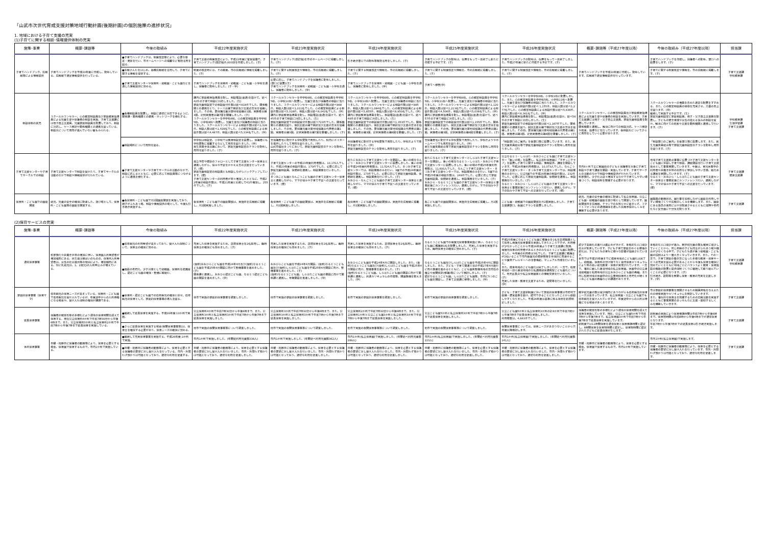「山武市次世代育成支援対策地域行動計画(後期計画)の個別施策の進捗状況」
1. 地域における子育て支援の充実
(1)子育てに関する相談･情報提供体制の充実
| 施策･事業 | 概要･課題等 | 今後の取組み | 平成22年度実施状況 | 平成23年度実施状況 | 平成24年度実施状況 | 平成25年度実施状況 | 平成26年度実施状況 | 概要･課題等（平成27年度以降） | 今後の取組み（平成27年度以降） | 担当課 |
| --- | --- | --- | --- | --- | --- | --- | --- | --- | --- | --- |
| 子育てハンドブック、広報紙等による情報提供 | 子育てハンドブックを平成20年度に作成し、配布している。広報紙で適宜情報提供を行っている。 | ●子育てハンドブックは、制度改正等により、必要な修正・更新を行い、市ホームページへの掲載など有効活用を図る。 | 子育て支援の制度改正により、平成22年度に官民協働で、子育てハンドブック(改訂版)5,000部を作成しました。(子) | 子育てハンドブック(改訂版)を市のホームページに掲載しました。(子) | 引き続き窓口での配布等有効活用をしました。(子) | 子育てハンドブックの配布は、在庫をもって一旦終了し新たに作成する予定です。(子) | 子育てハンドブックの配布は、在庫をもって一旦終了しました。平成27年度に新たに作成する予定です。(子) | 子育てハンドブックを平成20年度に作成し、配布しています。広報紙で適宜情報提供を行っています。 | 子育てハンドブックを作成し、保護者への配布、窓口への設置をします。(子) | 子育て支援課 学校教育課 |
| | | ●広報さんむをはじめ、各種広報紙を活用して、子育てに関する情報を提供する。 | 制度の改正時には、その都度、市の広報紙に情報を掲載しました。(子) | 子育てに関する制度改正や情報を、市の広報紙に掲載しました。(子) | 子育てに関する制度改正や情報を、市の広報紙に掲載しました。(子) | 子育てに関する制度改正や情報を、市の広報紙に掲載しました。(子) | 子育てに関する制度改正や情報を、市の広報紙に掲載しました。(子) | | 子育てに関する制度改正や情報を、市の広報紙に掲載します。(子) | |
| | | ●子育て支援センターや保育所・幼稚園・こども園などを通じた情報提供に努める。 | 子育てハンドブックを保育所・幼稚園・こども園・小学校を通し、保護者に配布しました。(子・学) | 必要に応じ、子育てハンドブックを保護者に配布しました。(窓口に設置)(子) 子育てハンドブックを保育所・幼稚園・こども園・小学校を通し、保護者に配布しました。(学) | 子育てハンドブックを保育所・幼稚園・こども園・小学校を通し、保護者に配布しました。(学) | 子育てへ移管(学) | | | | |
| 相談体制の拡充 | スクールカウンセラー、心の教室相談員及び家庭教育指導員による児童生徒や保護者の相談を実施。子育て支援課には母子自立支援員、児童家庭相談員を配置しており、相談に対応し、ケース検討や関係機関との連携を図っている。相談先について周知が進んでいない面もみられる。 | ●各種相談員を配置し、相談に適切に対応できるように、関係課・関係機関との連携・ネットワークを強化する。 | 課内に家庭教育指導員を配し、相談電話(直通)を設けて、延べ42件の子育て相談に対応しました。(生) 家庭児童相談室での相談受付件数は延べ618件でした。関係機関との連携をとり、ケース会議で検討及び支援の方法を協議しました。その他、要保護児童対策地域協議会1回、実務者会議3回、定例実務者会議7回を開催しました。(子) スクールカウンセラーを中学校6校、心の教室相談員を中学校5校、小学校8校へ配置し、児童生徒及び保護者の相談に当たりました。スクールカウンセラーによる相談件数は延べ1,326件、相談人数は延べ1,428名でした。心の教室相談員による相談件数は延べ4,487件、相談人数は延べ5,334名でした。(学) | スクールカウンセラーを中学校6校、心の教室相談員を中学校5校、小学校10校へ配置し、児童生徒及び保護者の相談に当たりました。スクールカウンセラーによる相談件数は延べ968件、相談人数は延べ1,011名でした。心の教室相談員による相談件数は延べ5,318件、相談人数は延べ6,042名でした。(学) 課内に家庭教育指導員を配し、相談電話(直通)を設けて、延べ45件の子育て相談に対応しました。(生) 家庭児童相談室での相談受付件数は延べ723件でした。関係機関との連携を図り、個別支援会議で検討及び支援の方法を協議しました。その他、要保護児童対策地域協議会代表者会議1回、実務者会議3回、定例実務者会議7回を開催しました。(子) | スクールカウンセラーを中学校6校、心の教室相談員を中学校5校、小学校10校へ配置し、児童生徒及び保護者の相談に当たりました。スクールカウンセラーによる相談件数は延べ985件、相談人数は延べ1,084名でした。心の教室相談員による相談件数は延べ5,855件、相談人数は延べ6,950名でした。(学) 課内に家庭教育指導員を配し、相談電話(直通)を設けて、延べ48件の子育て相談に対応しました。(生) 家庭児童相談室での相談受付件数は延べ1,353件でした。関係機関との連携を図り、個別支援会議で検討及び支援の方法を協議しました。その他、要保護児童対策地域協議会代表者会議1回、実務者会議3回、定例実務者会議8回を開催しました。(子) | スクールカウンセラーを中学校6校、心の教室相談員を中学校5校、小学校11校へ配置し、児童生徒及び保護者の相談に当たりました。スクールカウンセラーによる相談件数は延べ1,120件、相談人数は延べ1,213名でした。心の教室相談員による相談件数は延べ4,506件、相談人数は延べ5,038名でした。(学) 課内に家庭教育指導員を配し、相談電話(直通)を設けて、延べ57件の子育て相談に対応しました。(生) 家庭児童相談室での相談受付件数は延べ1,155件でした。関係機関との連携を図り、個別支援会議で検討及び支援の方法を協議しました。その他、要保護児童対策地域協議会代表者会議1回、実務者会議3回、定例実務者会議8回を開催しました。(子) | スクールカウンセラーを中学校6校、小学校1校に配置しました。また、心の教室相談員を中学校5校、小学校11校へ配置し、児童生徒及び保護者の相談に当たりました。スクールカウンセラーによる相談件数は延べ 1,155件、相談人数は延べ1,277名でした。心の教室相談員による相談件数は延べ5,636件、相談人数は延べ6,361名でした。(学) 課内に家庭教育指導員を配し、相談電話(直通)を設け、延べ56件の子育て相談に対応しました。(生) 家庭児童相談室での相談受付件数は延べ1,167件でした。関係機関との連携を図り、個別支援会議で検討及び支援の方法を協議しました。その他、要保護児童対策地域協議会代表者会議1回、実務者会議3回、定例実務者会議8回を開催しました。(子) | スクールカウンセラー、心の教室相談員及び家庭教育指導員による児童生徒や保護者の相談を実施しています。子育て支援課には母子・父子自立支援員、家庭児童相談員を配置しています。 関係機関と連携し、解決に向けての相談対応、ケース検討や助言、指導などを行っています。各相談先についてさらに周知をしていく必要があります。 | スクールカウンセラーの増員を含めた適正な配置をすすめる。また、心の教室相談員の研修を充実させ、力量の向上を図ります。(学) 継続して実施する予定です。(生) 家庭児童相談室に家庭相談員、母子・父子自立支援員を配置し、子どもの健全育成や女性の抱える悩みの相談を受け、解決に向けての助言や支援を関係機関と連携して行います。(子) | 学校教育課 生涯学習課 子育て支援課 |
| | | ●相談場所について周知を図る。 | 中学校は相談室、小学校では教育相談室を設置し、保護者にも学校要覧に掲載するなどして周知を図りました。(学) 民生委員全体会議において、家庭児童相談室のチラシを配布し周知を図りました。(子) | 全保護者宅に配付する学校要覧で周知したり、校内にポスターを掲示したりして周知を図りました。(学) 山武市福祉まつりにおいて、家庭児童相談室のチラシを配布し周知を図りました。(子) | 全保護者宅に配付する学校要覧で周知したり、学校だよりで周知を図りました。(学) 家庭児童相談室のチラシを配布し周知を図りました。(子) | 全保護者宅に配付する学校要覧で周知したり、学校だよりやホームページでも周知を図りました。(学) 民生児童委員総会等で家庭児童相談室のチラシを配布し周知を図りました。(子) | 「相談窓口のご案内」を各窓口等に設置しています。また、民生児童委員総会等で家庭児童相談室のチラシを配布し周知を図りました。(子) | | 「相談窓口のご案内」を各窓口等に設置します。また、民生児童委員総会等で家庭児童相談室のチラシを配布し周知を図ります。(子) | |
| 子育て支援センターや子育てサークルでの相談 | 子育て支援センターで相談を受けたり、子育てサークルの活動のなかで相談や情報提供が行われている。 | ●子育て支援センターや子育てサークルの活動のなかで、相談に応じるとともに、必要に応じて相談員等につながるように連携を強化する。 | 孤立予防や健診のフォローとして子育て支援センター保育士と連携しながら、悩みや不安をかかえる方の支援を行っています。(健) 家庭児童相談室の相談員とも相談しながらバックアップしています。(健) 子育て支援センターの利用者が年々増加したとともに、平成22年度の相談件数は、平成21年度と比較して41件増加し、255件でした。(子) | 子育て支援センターの平成23年度利用者数は、10,170人でした。平成23年度の相談件数は、170件でした。必要に応じて家庭児童相談員、保健師を連携し、相談業務を行いました。(子) まつおこども園となんごうこども園の子育て支援センター保育士と連携しながら、ママの悩みや子育て不安への支援を行っています。(健) | 新たにおおひら子育て支援センターを開設し、集いの場をなんごう・おおひら子育て支援センターに設置しました。集いの場の平成24年度利用者数は、11,524人でした。まつお子育て支援センターでは、相談業務のみを行い、3園での平成24年度の相談件数は、173件でした。必要に応じて家庭児童相談員、保健師を連携し、相談業務を行いました。(子) おおひら・なんごうこども園の子育て支援センター保育士と連携しながら、ママの悩みや子育て不安への支援を行っています。(健) | 新たになるとう子育て支援センターとしらはた子育て支援センターを開設し、集いの場をなるとう・しらはた・おおひら子育て支援センターに設置しました。集いの場の平成25年度利用者数は、11,600人でした。なんごう子育て支援センター・まつお子育て支援センターでは、相談業務のみを行い、5園での平成25年度の相談件数は、249件でした。必要に応じて家庭児童相談員、保健師を連携し、相談業務を行いました。(子) おおひら・なるとうこども園の子育て支援センター保育士と事業前後にカンファレンス行い、連携しながら、ママの悩みや子育て不安への支援を行っています。(健) | 公立なるとう・しらはた・おおひらこども園に子育て支援センター「集いの場」を設置し、私立若杉保育園に「すぎっこクラブ」を設置し子育てに関する相談、情報提供、講座を開設しています。平成26年度利用者数は、10,373人でした。なんごう子育て支援センター・まつお子育て支援センターでは、相談業務のみを行い、公立5園での平成26年度の相談件数は、232件でした。必要に応じて家庭児童相談員、保健師を連携し、相談業務を行いました。(子) なるとう・おおひら・しらはたこども園の子育て支援センター保育士と事業前後にカンファレンスを行い、連携しながら、ママの悩みや子育て不安への支援を行っています。(健) | 市内6ヶ所で主に就園前の子どもと保護者を対象に子育て相談や子育て講座を開設・実施しています。子育てサークルの活動のなかで相談や情報提供が行われています。 核家族化、少子化は益々増加するなかで子育てしやすい環境づくり、相談体制を整備する必要があります。 | 地域子育て支援拠点事業に位置づけ子育て支援センターをこども園に併設し子育て相談、講座開設を行い子育て支援拠点として事業展開していきます。今後は、育児休業中の利用者や共働き世帯の利用など参加しやすい方策、魅力ある講座を展開していきます。(子) なるとう・おおひら・しらはたこども園の子育て支援センター保育士と事業前後にカンファレンス行い、連携しながら、ママの悩みや子育て不安への支援を行っています。(健) | 子育て支援課 健康支援課 |
| 保育所・こども園での園庭開放 | 幼児、児童の安全の確保に配慮した、遊び場として、保育所・こども園等の園庭を開放する。 | ●各保育所・こども園で月2回園庭開放を実施しており、親子がふれあう場、相談や情報提供の場として、今後も引き続き実施する。 | 各保育所・こども園での園庭開放は、実施日を広報紙に掲載し、月2回実施しました。 | 各保育所・こども園での園庭開放は、実施日を広報紙に掲載し、月2回実施しました。 | 各保育所・こども園での園庭開放は、実施日を広報紙に掲載し、月2回実施しました。 | 各こども園での園庭開放は、実施日を広報紙に掲載し、月2回実施しました。 | こども園・幼稚園での園庭開放を月2回実施しました。子育て支援課窓口、各園にチラシを設置しました。 | 幼児、児童の安全面の確保に配慮して私立保育園、公立こども園・幼稚園の園庭を遊び場として開放しています。園庭開放日を広報紙、チラシでのお知らせに留まらず、スマートフォンなどの通信媒体を通した広報手段のしくみを構築する必要があります。 | 園職員の勤務状況、園行事を加味しながら園庭を利用しやすい環境づくりや広報のしくみを構築します。また、園庭にある遊具の使用には十分配慮させるとともに故障や老朽化など安全面に十分気を配ります。 | 子育て支援課 |
(2)保育サービスの充実
| 施策･事業 | 概要･課題等 | 今後の取組み | 平成22年度実施状況 | 平成23年度実施状況 | 平成24年度実施状況 | 平成25年度実施状況 | 平成26年度実施状況 | 概要･課題等（平成27年度以降） | 今後の取組み（平成27年度以降） | 担当課 |
| --- | --- | --- | --- | --- | --- | --- | --- | --- | --- | --- |
| 通常保育事業 | 核家族化や共働き世帯の増加に伴い、保育園入所希望者が増加傾向にある。出生率は横ばいのものの、保育所入所希望者は、女性の社会進出等の理由により、増加傾向にある。特に乳幼児(0、1、2歳児)の入所申込みが増えている。 | ●低年齢児の利用希望が高まっており、受け入れ体制について、保育士の確保に努める。 | 充実した保育を実施するため、正規保育士を2名採用し、臨時保育士の確保にも努めました。(子) | 充実した保育を実施するため、正規保育士を2名採用し、臨時保育士の確保にも努めました。(子) | 充実した保育を実施するため、正規保育士を2名採用し、臨時保育士の確保にも努めました。(子) | なるとうこども園での病後児保育事業実施に伴い、なるとうこども園に看護師1名を配置しました。充実した保育を実施するため、臨時保育士の確保に努めました。(子) | 平成25年度になるとうこども園に看護士を1名を正規職員として採用し病後児保育事業を実施してきたところですが、利用者が少なかったことから平成26年度より子育て支援課に配属、病後児保育の利用者があるときのみなるとうこども園に配置しました。今年度の利用者は3名でした。子育て支援課に看護士が2名いることで市内各園児の健康管理を全体的に見渡せることや食物アレルギーへの注意喚起、マニュアル作成を行いました。 また、成東地域のこども園化は完了しましたが、一方で、松尾地域の一部と蓮沼地域の公私連携幼保連携型こども園化について、地元区長会や私立保育園側との情報交換を行いました。(子) 充実した保育・教育を支援するため、訪問等を行いました。(学) | 超少子高齢化の進行は歯止めがきかず、本格的な人口減少社会が到来しています。子ども子育て家庭をめぐる環境の変化は、子どもたちの育ちに様々な影響が指摘されています。 本市では平成25年度までに成東地域のこども園化は完了し、幼稚園、保育所の分け隔てなく合同保育カリキュラムにより質の高い幼児教育・保育が実現されています。一方で、海岸に面した蓮沼地域の私立保育園、休園中の公立蓮沼幼稚園と松尾地域の公立おおひらこども園の再編、また同じ松尾地域の休園中の公立豊岡保育所と老朽化が続くまつおこども園の再編などの課題があります。 | 本格的な人口減少が進み、就学前児童の数も確実に減少していくことから、同じ年齢の子ども同士がふれあう場や機会が少なくなる中で、子どもたち達が集う幼稚園・こども園の役割はより一層大きくなっていきます。また、その一方で、子育て家庭の働き方に沿った多様な教育・保育サービスの充実を図る必要があることから今後も保育士確保に努めていくとともに地域ごとにバランスよく教育・保育施設の機能の配置と提供体制づくりに継続して取り組んでいくことが必要になります。(子) 引き続き、訪問等を展開し保育・教育の充実を支援します。(学) | 子育て支援課 学校教育課 |
| | | ●施設の老朽化、少子対策として幼稚園、保育所を統廃合し、認定こども園の確保・整備に取組む。 | (仮称)おおひらこども園を平成24年4月及び(仮称)なるとうこども園を平成25年4月開設に向けて整備事業を進めました。(子) 関係課と連携し、おおひら認定こども園、なるとう認定こども園の開設を進めました。(学) | おおひらこども園を平成24年4月開設、(仮称)なるとうこども園及び(仮称)しらはたこども園を平成25年4月開設に向け、整備事業を進めました。(子) (仮称)なるとうこども園、しらはたこども園の開設に向けて関係課と連携し、早期開設を推進しました。(学) | おおひらこども園を平成24年4月に開設しました。また、(仮称)なるとうこども園及び(仮称)しらはたこども園を平成25年4月開設に向け、整備事業を進めました。(子) (仮称)なるとうこども園、しらはたこども園の開設に向けて関係課と連携し、共通カリキュラムの作成等、開園準備を整えました。(学) | なるとうこども園及びしらはたこども園を平成25年4月に開設しました。また、子ども・子育て関連三法の平成27年4月施行に向け準備を進めるとともに、こども園未整備地域の方向性の確立や民間委託(移譲)等について検討しました。(子) 認定なるとうこども園、しらはたこども園等、市内に5つのこども園を開設し、子育て支援課に移管しました。(学) | | | | |
| 家庭的保育事業（保育ママ） | 低年齢児の保育ニーズが高まっている。保育所・こども園で低年齢児を受け入れているが、年度途中からの入所待機になる場合や、受け入れ体制の確保が課題である。 | ●保育所・認定こども園での低年齢児の確保と併せ、低年齢児の保育として、家庭的保育事業の導入を図る。 | 他市で実施の家庭的保育事業を調査しました。 | 他市で実施の家庭的保育事業を調査しました。 | 他市で実施の家庭的保育事業を調査しました。 | 他市で実施の家庭的保育事業を調査しました。 | 子ども・子育て支援新制度において家庭的保育事業は市町村で設備・運営基準を設け、認可できることになったことから創設しやすくなりました。平成26年度は基準に係る条例を新規制定しました。 | 就学前児童の数は減少傾向にありながらも低年齢児の保育ニーズは高まっています。私立保育園・公立こども園でも低年齢児を受け入れていますが、年度途中からの入所は待機になる場合が多くあります。 | 市は家庭的保育事業を展開させるため職員資格を与えるための研修実施やカリキュラムを検討していきます。 また、潜在的な保育士を発掘するための広報活動を実施するとともに事業展開のあっせんなど支援・援助するしくみを構築していきます。 | 子育て支援課 |
| 延長保育事業 | 保護者の就労形態の多様化により通常の保育時間を超えて保育する。現在公立保育所4か所で午前7時30分から午後6時まで、また、公立保育所3か所と私立保育所2か所で午前7時から午後7時まで延長保育を実施している。 | ●継続して延長保育を実施する。平成26年度:10か所で実施。 | 公立保育所4か所で午前7時30分から午後6時まで、また、公立保育所3か所と私立保育所3か所で午前7時から午後7時まで延長保育を実施しました。 | 公立保育所3か所で午前7時30分から午後6時まで、また、公立保育所3か所と私立保育所3か所で午前7時から午後7時まで延長保育を実施しました。 | 公立保育所2か所で午前7時30分から午後6時まで、また、公立保育所1か所と公立こども園3か所と私立保育所3か所で午前7時から午後7時まで延長保育を実施しました。 | 公立こども園5か所と私立保育所3か所で午前7時から午後7時まで延長保育を実施しました。 | 公立こども園5か所と私立保育所3か所の計8か所で午前7時から午後7時まで延長保育を実施しました。 利用者数は、4,663件でした。 | 保護者の就労形態の多様化により通常の保育時間を超えて保育を実施しています。現在、公立こども園5か所で午前7時から午後7時まで、私立保育園3か所で午前7時から午後7時まで延長保育を実施しています。 新制度では11時間保育を通常保育と保育標準時間と認定し、8時間保育を保育短時間と認定し、保育短時間に認定された子どもに延長保育が生じます。 | 新制度の実施により保育標準時間は午前7時から午後6時まで、保育短時間は午前8時から午後4時までが通常保育となります。 午前7時から午後7時までの延長保育は引き続き実施します。 | 子育て支援課 |
| | | ●さらに延長保育を実施する場合(夜間保育事業等)は、保育士を確保する必要があり、保育ニーズの確保に努める。 | 他市で実施の夜間保育事業等について調査しました。 | 他市で実施の夜間保育事業等について調査しました。 | 他市で実施の夜間保育事業等について調査しました。 | 他市で実施の夜間保育事業等について調査しました。 | 夜間保育事業については、保育ニーズがあまりないことから次年度以降検討します。 | | | |
| 休日保育事業 | 日曜・祝祭日に保護者の勤務等により、保育を必要とする場合、保育園で保育するもので、市内1か所で実施している。 | ●継続して充実保育事業を実施する。平成26年度:1か所で実施。 | 市内1か所で実施しました。(年間延利用児童数338人) | 市内1か所で実施しました。(年間延べ利用児童数362人) | 市内1か所(私立保育園)で実施しました。(年間延べ利用児童数289人) | 市内1か所(私立保育園)で実施しました。(年間延べ利用児童数223人) | 市内1か所(私立保育園)で実施しました。(年間延べ利用児童数141人) | 日曜・祝祭日に保護者の勤務等により、保育を必要とする場合、保育園で保育するもので、市内1か所で実施しています。 | 市内1か所(私立保育園)で実施します。 | 子育て支援課 |
| | | ●日曜・祝祭日に保護者の勤務等により、保育を必要とする保護者の要望に対し受け入れを行っている。市内・外問わず預かりは可能となっており、適切な利用を促進する。 | 日曜・祝祭日に保護者の勤務等により、保育を必要とする保護者の要望に対し受け入れを行いました。市内・外問わず預かりは可能となっており、適切な利用を促進しました。 | 日曜・祝祭日に保護者の勤務等により、保育を必要とする保護者の要望に対し受け入れを行いました。市内・外問わず預かりは可能となっており、適切な利用を促進しました。 | 日曜・祝祭日に保護者の勤務等により、保育を必要とする保護者の要望に対し受け入れを行いました。市内・外問わず預かりは可能となっており、適切な利用を促進しました。 | 日曜・祝祭日に保護者の勤務等により、保育を必要とする保護者の要望に対し受け入れを行いました。市内・外問わず預かりは可能となっており、適切な利用を促進しました。 | 日曜・祝祭日に保護者の勤務等により、保育を必要とする保護者の要望に対し受け入れを行いました。市内・外問わず預かりは可能となっており、適切な利用を促進しました。 | | 日曜・祝祭日に保護者の勤務等により、保育を必要とする保護者の要望に対し受け入れを行っています。市内・外問わず預かりは可能となっており、適切な利用を促進します。 | |